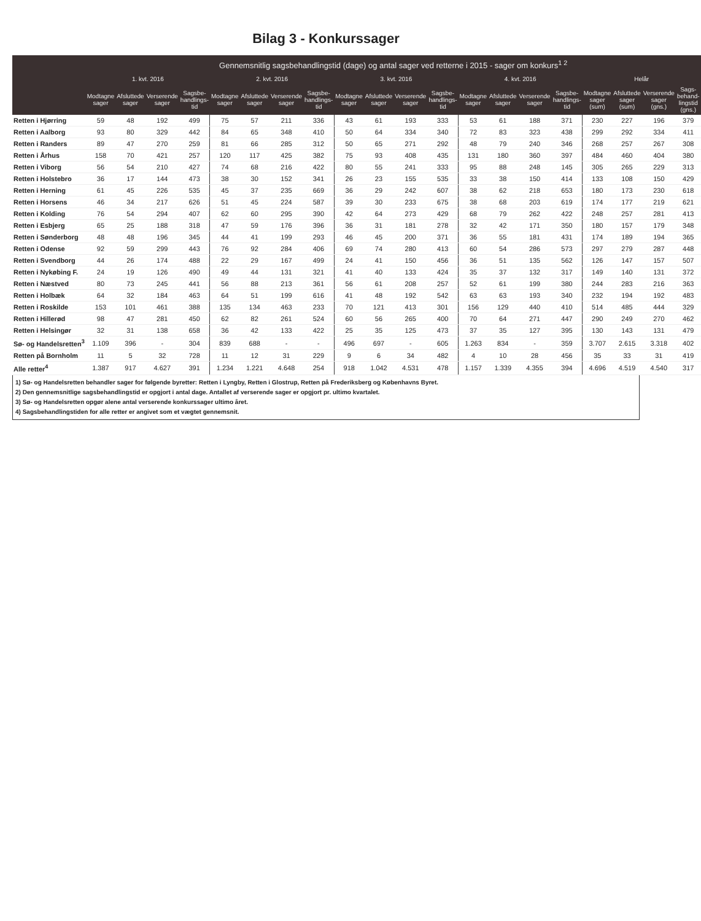Bilag 3 - Konkurssager
| | Gennemsnitlig sagsbehandlingstid (dage) og antal sager ved retterne i 2015 - sager om konkurs<sup>1 2</sup> | | | | | | | | | | | | | | | | | | | |
| --- | --- | --- | --- | --- | --- | --- | --- | --- | --- | --- | --- | --- | --- | --- | --- | --- | --- | --- | --- | --- |
| | 1. kvt. 2016 | | | | 2. kvt. 2016 | | | | 3. kvt. 2016 | | | | 4. kvt. 2016 | | | | Helår | | | |
| | Modtagne sager | Afsluttede sager | Verserende sager | Sagsbe-handlings-tid | Modtagne sager | Afsluttede sager | Verserende sager | Sagsbe-handlings-tid | Modtagne sager | Afsluttede sager | Verserende sager | Sagsbe-handlings-tid | Modtagne sager | Afsluttede sager | Verserende sager | Sagsbe-handlings-tid | Modtagne sager (sum) | Afsluttede sager (sum) | Verserende sager (gns.) | Sags-behand-lingstid (gns.) |
| Retten i Hjørring | 59 | 48 | 192 | 499 | 75 | 57 | 211 | 336 | 43 | 61 | 193 | 333 | 53 | 61 | 188 | 371 | 230 | 227 | 196 | 379 |
| Retten i Aalborg | 93 | 80 | 329 | 442 | 84 | 65 | 348 | 410 | 50 | 64 | 334 | 340 | 72 | 83 | 323 | 438 | 299 | 292 | 334 | 411 |
| Retten i Randers | 89 | 47 | 270 | 259 | 81 | 66 | 285 | 312 | 50 | 65 | 271 | 292 | 48 | 79 | 240 | 346 | 268 | 257 | 267 | 308 |
| Retten i Århus | 158 | 70 | 421 | 257 | 120 | 117 | 425 | 382 | 75 | 93 | 408 | 435 | 131 | 180 | 360 | 397 | 484 | 460 | 404 | 380 |
| Retten i Viborg | 56 | 54 | 210 | 427 | 74 | 68 | 216 | 422 | 80 | 55 | 241 | 333 | 95 | 88 | 248 | 145 | 305 | 265 | 229 | 313 |
| Retten i Holstebro | 36 | 17 | 144 | 473 | 38 | 30 | 152 | 341 | 26 | 23 | 155 | 535 | 33 | 38 | 150 | 414 | 133 | 108 | 150 | 429 |
| Retten i Herning | 61 | 45 | 226 | 535 | 45 | 37 | 235 | 669 | 36 | 29 | 242 | 607 | 38 | 62 | 218 | 653 | 180 | 173 | 230 | 618 |
| Retten i Horsens | 46 | 34 | 217 | 626 | 51 | 45 | 224 | 587 | 39 | 30 | 233 | 675 | 38 | 68 | 203 | 619 | 174 | 177 | 219 | 621 |
| Retten i Kolding | 76 | 54 | 294 | 407 | 62 | 60 | 295 | 390 | 42 | 64 | 273 | 429 | 68 | 79 | 262 | 422 | 248 | 257 | 281 | 413 |
| Retten i Esbjerg | 65 | 25 | 188 | 318 | 47 | 59 | 176 | 396 | 36 | 31 | 181 | 278 | 32 | 42 | 171 | 350 | 180 | 157 | 179 | 348 |
| Retten i Sønderborg | 48 | 48 | 196 | 345 | 44 | 41 | 199 | 293 | 46 | 45 | 200 | 371 | 36 | 55 | 181 | 431 | 174 | 189 | 194 | 365 |
| Retten i Odense | 92 | 59 | 299 | 443 | 76 | 92 | 284 | 406 | 69 | 74 | 280 | 413 | 60 | 54 | 286 | 573 | 297 | 279 | 287 | 448 |
| Retten i Svendborg | 44 | 26 | 174 | 488 | 22 | 29 | 167 | 499 | 24 | 41 | 150 | 456 | 36 | 51 | 135 | 562 | 126 | 147 | 157 | 507 |
| Retten i Nykøbing F. | 24 | 19 | 126 | 490 | 49 | 44 | 131 | 321 | 41 | 40 | 133 | 424 | 35 | 37 | 132 | 317 | 149 | 140 | 131 | 372 |
| Retten i Næstved | 80 | 73 | 245 | 441 | 56 | 88 | 213 | 361 | 56 | 61 | 208 | 257 | 52 | 61 | 199 | 380 | 244 | 283 | 216 | 363 |
| Retten i Holbæk | 64 | 32 | 184 | 463 | 64 | 51 | 199 | 616 | 41 | 48 | 192 | 542 | 63 | 63 | 193 | 340 | 232 | 194 | 192 | 483 |
| Retten i Roskilde | 153 | 101 | 461 | 388 | 135 | 134 | 463 | 233 | 70 | 121 | 413 | 301 | 156 | 129 | 440 | 410 | 514 | 485 | 444 | 329 |
| Retten i Hillerød | 98 | 47 | 281 | 450 | 62 | 82 | 261 | 524 | 60 | 56 | 265 | 400 | 70 | 64 | 271 | 447 | 290 | 249 | 270 | 462 |
| Retten i Helsingør | 32 | 31 | 138 | 658 | 36 | 42 | 133 | 422 | 25 | 35 | 125 | 473 | 37 | 35 | 127 | 395 | 130 | 143 | 131 | 479 |
| Sø- og Handelsretten<sup>3</sup> | 1.109 | 396 | - | 304 | 839 | 688 | - | - | 496 | 697 | - | 605 | 1.263 | 834 | - | 359 | 3.707 | 2.615 | 3.318 | 402 |
| Retten på Bornholm | 11 | 5 | 32 | 728 | 11 | 12 | 31 | 229 | 9 | 6 | 34 | 482 | 4 | 10 | 28 | 456 | 35 | 33 | 31 | 419 |
| Alle retter<sup>4</sup> | 1.387 | 917 | 4.627 | 391 | 1.234 | 1.221 | 4.648 | 254 | 918 | 1.042 | 4.531 | 478 | 1.157 | 1.339 | 4.355 | 394 | 4.696 | 4.519 | 4.540 | 317 |
1) Sø- og Handelsretten behandler sager for følgende byretter: Retten i Lyngby, Retten i Glostrup, Retten på Frederiksberg og Københavns Byret.
2) Den gennemsnitlige sagsbehandlingstid er opgjort i antal dage. Antallet af verserende sager er opgjort pr. ultimo kvartalet.
3) Sø- og Handelsretten opgør alene antal verserende konkurssager ultimo året.
4) Sagsbehandlingstiden for alle retter er angivet som et vægtet gennemsnit.